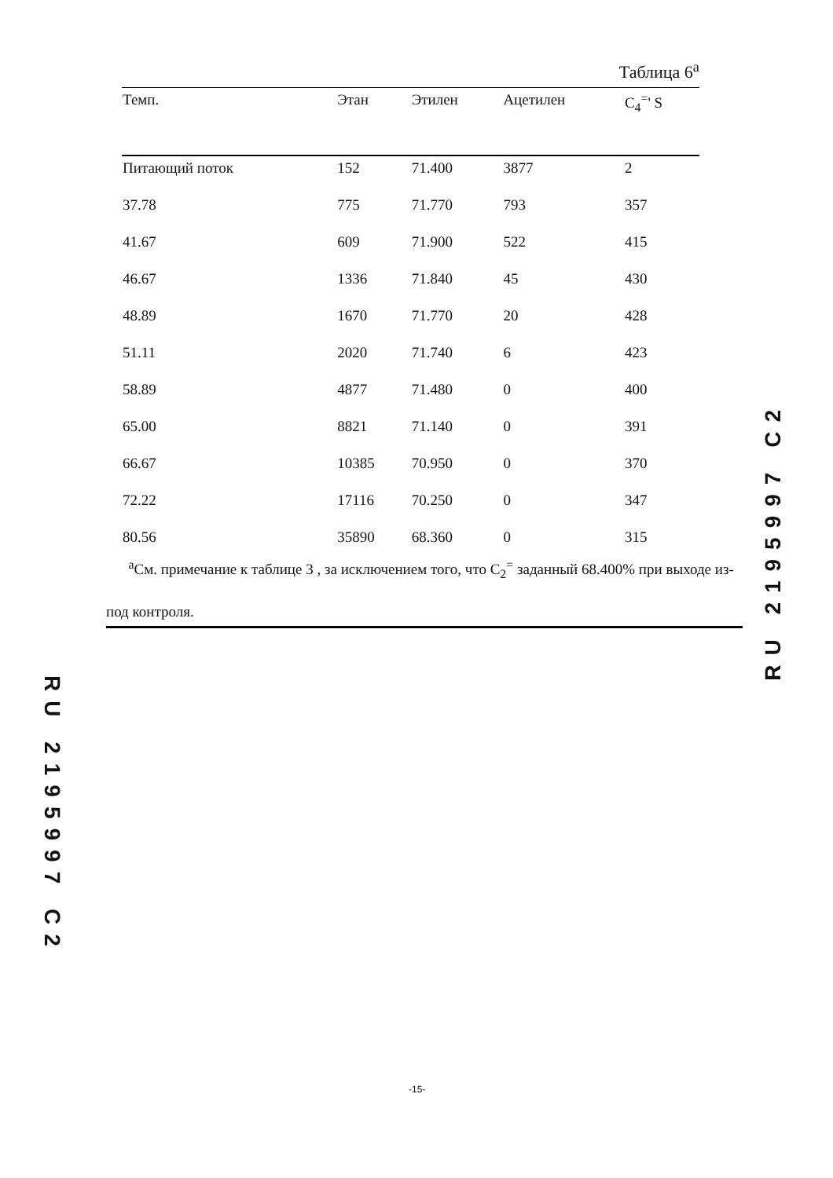Таблица 6<sup>а</sup>
| Темп. | Этан | Этилен | Ацетилен | C<sub>4</sub><sup>=</sup>' S |
| --- | --- | --- | --- | --- |
| Питающий поток | 152 | 71.400 | 3877 | 2 |
| 37.78 | 775 | 71.770 | 793 | 357 |
| 41.67 | 609 | 71.900 | 522 | 415 |
| 46.67 | 1336 | 71.840 | 45 | 430 |
| 48.89 | 1670 | 71.770 | 20 | 428 |
| 51.11 | 2020 | 71.740 | 6 | 423 |
| 58.89 | 4877 | 71.480 | 0 | 400 |
| 65.00 | 8821 | 71.140 | 0 | 391 |
| 66.67 | 10385 | 70.950 | 0 | 370 |
| 72.22 | 17116 | 70.250 | 0 | 347 |
| 80.56 | 35890 | 68.360 | 0 | 315 |
<sup>а</sup>См. примечание к таблице 3 , за исключением того, что C<sub>2</sub><sup>=</sup> заданный 68.400% при выходе из-под контроля.
RU 2195997 C2
RU 2195997 C2
-15-